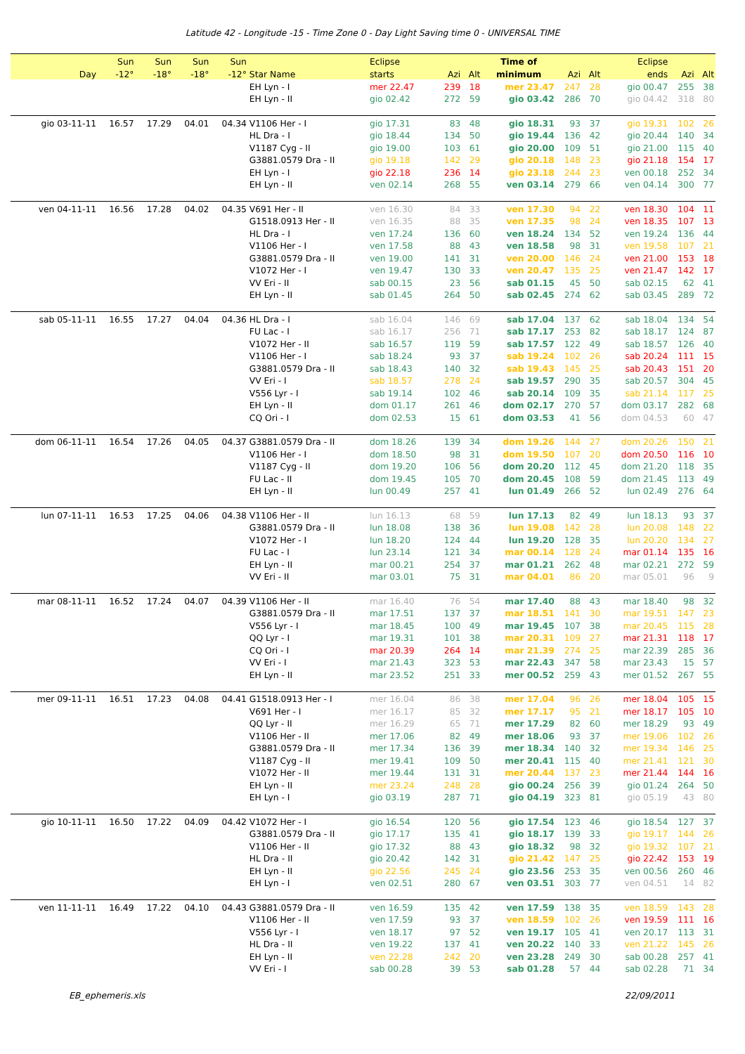Latitude 42 - Longitude -15 - Time Zone 0 - Day Light Saving time 0 - UNIVERSAL TIME
| | Sun | Sun | Sun | Sun | | Eclipse | | | Time of | | | Eclipse | | |
| --- | --- | --- | --- | --- | --- | --- | --- | --- | --- | --- | --- | --- | --- | --- |
| Day | -12° | -18° | -18° | -12° | Star Name | starts | Azi | Alt | minimum | Azi | Alt | ends | Azi | Alt |
| | | | | | EH Lyn - I | mer 22.47 | 239 | 18 | mer 23.47 | 247 | 28 | gio 00.47 | 255 | 38 |
| | | | | | EH Lyn - II | gio 02.42 | 272 | 59 | gio 03.42 | 286 | 70 | gio 04.42 | 318 | 80 |
| gio 03-11-11 | 16.57 | 17.29 | 04.01 | 04.34 | V1106 Her - I | gio 17.31 | 83 | 48 | gio 18.31 | 93 | 37 | gio 19.31 | 102 | 26 |
| | | | | | HL Dra - I | gio 18.44 | 134 | 50 | gio 19.44 | 136 | 42 | gio 20.44 | 140 | 34 |
| | | | | | V1187 Cyg - II | gio 19.00 | 103 | 61 | gio 20.00 | 109 | 51 | gio 21.00 | 115 | 40 |
| | | | | | G3881.0579 Dra - II | gio 19.18 | 142 | 29 | gio 20.18 | 148 | 23 | gio 21.18 | 154 | 17 |
| | | | | | EH Lyn - I | gio 22.18 | 236 | 14 | gio 23.18 | 244 | 23 | ven 00.18 | 252 | 34 |
| | | | | | EH Lyn - II | ven 02.14 | 268 | 55 | ven 03.14 | 279 | 66 | ven 04.14 | 300 | 77 |
| ven 04-11-11 | 16.56 | 17.28 | 04.02 | 04.35 | V691 Her - II | ven 16.30 | 84 | 33 | ven 17.30 | 94 | 22 | ven 18.30 | 104 | 11 |
| | | | | | G1518.0913 Her - II | ven 16.35 | 88 | 35 | ven 17.35 | 98 | 24 | ven 18.35 | 107 | 13 |
| | | | | | HL Dra - I | ven 17.24 | 136 | 60 | ven 18.24 | 134 | 52 | ven 19.24 | 136 | 44 |
| | | | | | V1106 Her - I | ven 17.58 | 88 | 43 | ven 18.58 | 98 | 31 | ven 19.58 | 107 | 21 |
| | | | | | G3881.0579 Dra - II | ven 19.00 | 141 | 31 | ven 20.00 | 146 | 24 | ven 21.00 | 153 | 18 |
| | | | | | V1072 Her - I | ven 19.47 | 130 | 33 | ven 20.47 | 135 | 25 | ven 21.47 | 142 | 17 |
| | | | | | VV Eri - II | sab 00.15 | 23 | 56 | sab 01.15 | 45 | 50 | sab 02.15 | 62 | 41 |
| | | | | | EH Lyn - II | sab 01.45 | 264 | 50 | sab 02.45 | 274 | 62 | sab 03.45 | 289 | 72 |
| sab 05-11-11 | 16.55 | 17.27 | 04.04 | 04.36 | HL Dra - I | sab 16.04 | 146 | 69 | sab 17.04 | 137 | 62 | sab 18.04 | 134 | 54 |
| | | | | | FU Lac - I | sab 16.17 | 256 | 71 | sab 17.17 | 253 | 82 | sab 18.17 | 124 | 87 |
| | | | | | V1072 Her - II | sab 16.57 | 119 | 59 | sab 17.57 | 122 | 49 | sab 18.57 | 126 | 40 |
| | | | | | V1106 Her - I | sab 18.24 | 93 | 37 | sab 19.24 | 102 | 26 | sab 20.24 | 111 | 15 |
| | | | | | G3881.0579 Dra - II | sab 18.43 | 140 | 32 | sab 19.43 | 145 | 25 | sab 20.43 | 151 | 20 |
| | | | | | VV Eri - I | sab 18.57 | 278 | 24 | sab 19.57 | 290 | 35 | sab 20.57 | 304 | 45 |
| | | | | | V556 Lyr - I | sab 19.14 | 102 | 46 | sab 20.14 | 109 | 35 | sab 21.14 | 117 | 25 |
| | | | | | EH Lyn - II | dom 01.17 | 261 | 46 | dom 02.17 | 270 | 57 | dom 03.17 | 282 | 68 |
| | | | | | CQ Ori - I | dom 02.53 | 15 | 61 | dom 03.53 | 41 | 56 | dom 04.53 | 60 | 47 |
| dom 06-11-11 | 16.54 | 17.26 | 04.05 | 04.37 | G3881.0579 Dra - II | dom 18.26 | 139 | 34 | dom 19.26 | 144 | 27 | dom 20.26 | 150 | 21 |
| | | | | | V1106 Her - I | dom 18.50 | 98 | 31 | dom 19.50 | 107 | 20 | dom 20.50 | 116 | 10 |
| | | | | | V1187 Cyg - II | dom 19.20 | 106 | 56 | dom 20.20 | 112 | 45 | dom 21.20 | 118 | 35 |
| | | | | | FU Lac - II | dom 19.45 | 105 | 70 | dom 20.45 | 108 | 59 | dom 21.45 | 113 | 49 |
| | | | | | EH Lyn - II | lun 00.49 | 257 | 41 | lun 01.49 | 266 | 52 | lun 02.49 | 276 | 64 |
| lun 07-11-11 | 16.53 | 17.25 | 04.06 | 04.38 | V1106 Her - II | lun 16.13 | 68 | 59 | lun 17.13 | 82 | 49 | lun 18.13 | 93 | 37 |
| | | | | | G3881.0579 Dra - II | lun 18.08 | 138 | 36 | lun 19.08 | 142 | 28 | lun 20.08 | 148 | 22 |
| | | | | | V1072 Her - I | lun 18.20 | 124 | 44 | lun 19.20 | 128 | 35 | lun 20.20 | 134 | 27 |
| | | | | | FU Lac - I | lun 23.14 | 121 | 34 | mar 00.14 | 128 | 24 | mar 01.14 | 135 | 16 |
| | | | | | EH Lyn - II | mar 00.21 | 254 | 37 | mar 01.21 | 262 | 48 | mar 02.21 | 272 | 59 |
| | | | | | VV Eri - II | mar 03.01 | 75 | 31 | mar 04.01 | 86 | 20 | mar 05.01 | 96 | 9 |
| mar 08-11-11 | 16.52 | 17.24 | 04.07 | 04.39 | V1106 Her - II | mar 16.40 | 76 | 54 | mar 17.40 | 88 | 43 | mar 18.40 | 98 | 32 |
| | | | | | G3881.0579 Dra - II | mar 17.51 | 137 | 37 | mar 18.51 | 141 | 30 | mar 19.51 | 147 | 23 |
| | | | | | V556 Lyr - I | mar 18.45 | 100 | 49 | mar 19.45 | 107 | 38 | mar 20.45 | 115 | 28 |
| | | | | | QQ Lyr - I | mar 19.31 | 101 | 38 | mar 20.31 | 109 | 27 | mar 21.31 | 118 | 17 |
| | | | | | CQ Ori - I | mar 20.39 | 264 | 14 | mar 21.39 | 274 | 25 | mar 22.39 | 285 | 36 |
| | | | | | VV Eri - I | mar 21.43 | 323 | 53 | mar 22.43 | 347 | 58 | mar 23.43 | 15 | 57 |
| | | | | | EH Lyn - II | mar 23.52 | 251 | 33 | mer 00.52 | 259 | 43 | mer 01.52 | 267 | 55 |
| mer 09-11-11 | 16.51 | 17.23 | 04.08 | 04.41 | G1518.0913 Her - I | mer 16.04 | 86 | 38 | mer 17.04 | 96 | 26 | mer 18.04 | 105 | 15 |
| | | | | | V691 Her - I | mer 16.17 | 85 | 32 | mer 17.17 | 95 | 21 | mer 18.17 | 105 | 10 |
| | | | | | QQ Lyr - II | mer 16.29 | 65 | 71 | mer 17.29 | 82 | 60 | mer 18.29 | 93 | 49 |
| | | | | | V1106 Her - II | mer 17.06 | 82 | 49 | mer 18.06 | 93 | 37 | mer 19.06 | 102 | 26 |
| | | | | | G3881.0579 Dra - II | mer 17.34 | 136 | 39 | mer 18.34 | 140 | 32 | mer 19.34 | 146 | 25 |
| | | | | | V1187 Cyg - II | mer 19.41 | 109 | 50 | mer 20.41 | 115 | 40 | mer 21.41 | 121 | 30 |
| | | | | | V1072 Her - II | mer 19.44 | 131 | 31 | mer 20.44 | 137 | 23 | mer 21.44 | 144 | 16 |
| | | | | | EH Lyn - II | mer 23.24 | 248 | 28 | gio 00.24 | 256 | 39 | gio 01.24 | 264 | 50 |
| | | | | | EH Lyn - I | gio 03.19 | 287 | 71 | gio 04.19 | 323 | 81 | gio 05.19 | 43 | 80 |
| gio 10-11-11 | 16.50 | 17.22 | 04.09 | 04.42 | V1072 Her - I | gio 16.54 | 120 | 56 | gio 17.54 | 123 | 46 | gio 18.54 | 127 | 37 |
| | | | | | G3881.0579 Dra - II | gio 17.17 | 135 | 41 | gio 18.17 | 139 | 33 | gio 19.17 | 144 | 26 |
| | | | | | V1106 Her - II | gio 17.32 | 88 | 43 | gio 18.32 | 98 | 32 | gio 19.32 | 107 | 21 |
| | | | | | HL Dra - II | gio 20.42 | 142 | 31 | gio 21.42 | 147 | 25 | gio 22.42 | 153 | 19 |
| | | | | | EH Lyn - II | gio 22.56 | 245 | 24 | gio 23.56 | 253 | 35 | ven 00.56 | 260 | 46 |
| | | | | | EH Lyn - I | ven 02.51 | 280 | 67 | ven 03.51 | 303 | 77 | ven 04.51 | 14 | 82 |
| ven 11-11-11 | 16.49 | 17.22 | 04.10 | 04.43 | G3881.0579 Dra - II | ven 16.59 | 135 | 42 | ven 17.59 | 138 | 35 | ven 18.59 | 143 | 28 |
| | | | | | V1106 Her - II | ven 17.59 | 93 | 37 | ven 18.59 | 102 | 26 | ven 19.59 | 111 | 16 |
| | | | | | V556 Lyr - I | ven 18.17 | 97 | 52 | ven 19.17 | 105 | 41 | ven 20.17 | 113 | 31 |
| | | | | | HL Dra - II | ven 19.22 | 137 | 41 | ven 20.22 | 140 | 33 | ven 21.22 | 145 | 26 |
| | | | | | EH Lyn - II | ven 22.28 | 242 | 20 | ven 23.28 | 249 | 30 | sab 00.28 | 257 | 41 |
| | | | | | VV Eri - I | sab 00.28 | 39 | 53 | sab 01.28 | 57 | 44 | sab 02.28 | 71 | 34 |
EB_ephemeris.xls 22/09/2011